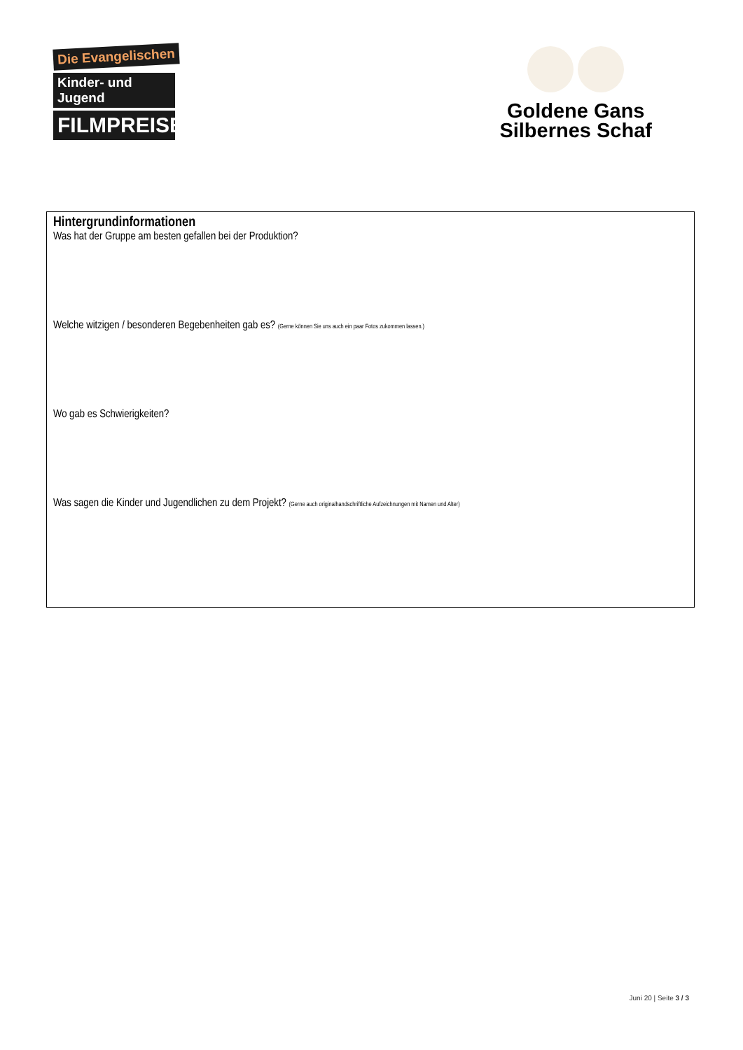Die Evangelischen
Kinder- und Jugend
FILMPREISE
Goldene Gans
Silbernes Schaf
Hintergrundinformationen
Was hat der Gruppe am besten gefallen bei der Produktion?
Welche witzigen / besonderen Begebenheiten gab es? (Gerne können Sie uns auch ein paar Fotos zukommen lassen.)
Wo gab es Schwierigkeiten?
Was sagen die Kinder und Jugendlichen zu dem Projekt? (Gerne auch originalhandschriftliche Aufzeichnungen mit Namen und Alter)
Juni 20 | Seite 3 / 3